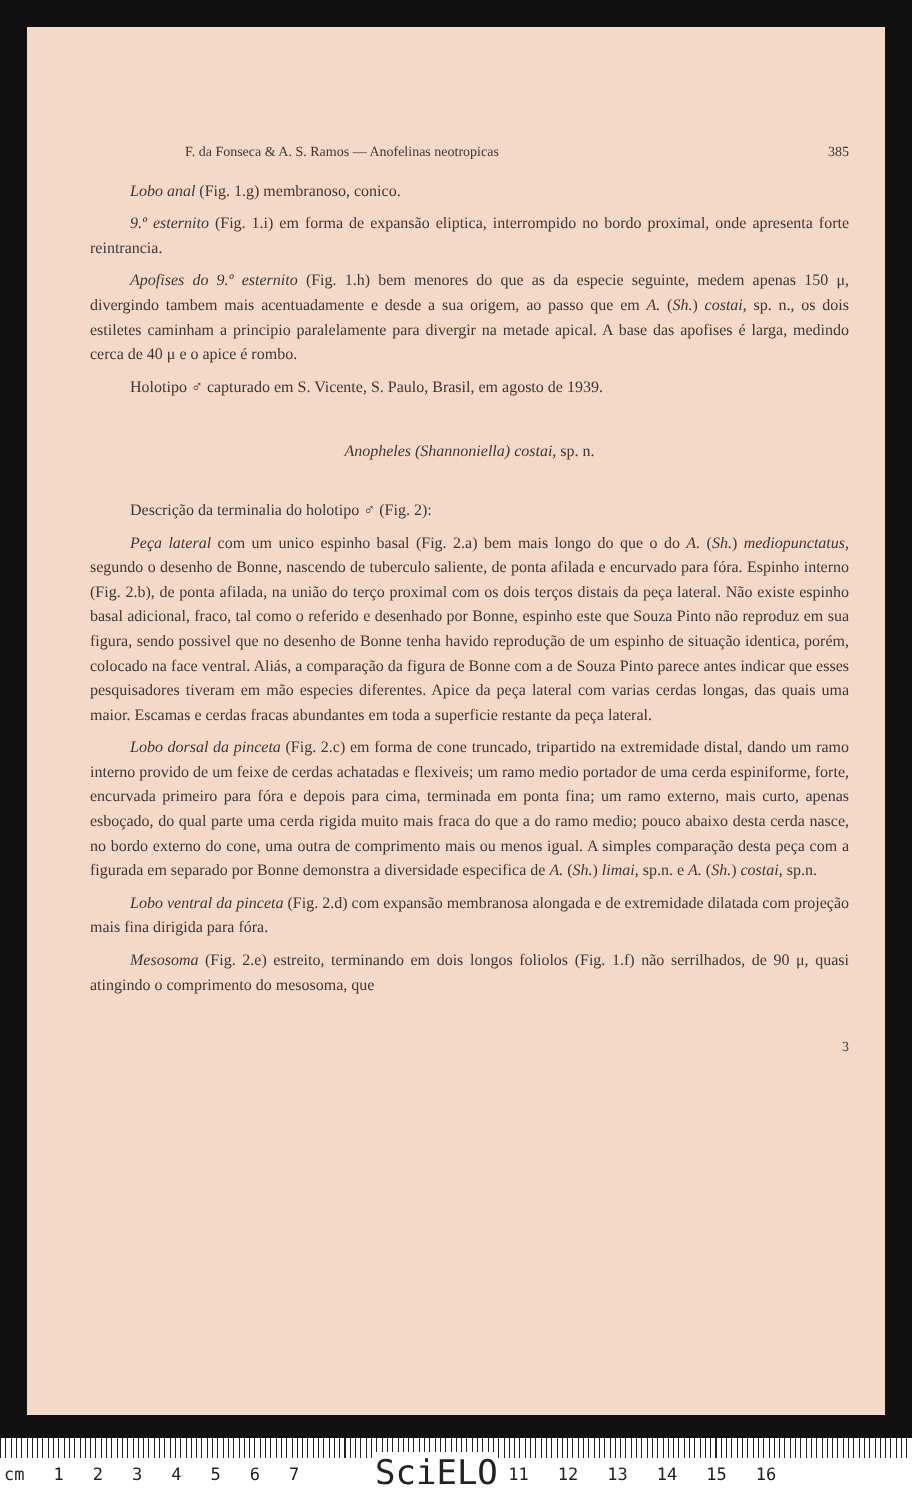F. da Fonseca & A. S. Ramos — Anofelinas neotropicas 385
Lobo anal (Fig. 1.g) membranoso, conico.
9.º esternito (Fig. 1.i) em forma de expansão eliptica, interrompido no bordo proximal, onde apresenta forte reintrancia.
Apofises do 9.º esternito (Fig. 1.h) bem menores do que as da especie seguinte, medem apenas 150 μ, divergindo tambem mais acentuadamente e desde a sua origem, ao passo que em A. (Sh.) costai, sp. n., os dois estiletes caminham a principio paralelamente para divergir na metade apical. A base das apofises é larga, medindo cerca de 40 μ e o apice é rombo.
Holotipo ♂ capturado em S. Vicente, S. Paulo, Brasil, em agosto de 1939.
Anopheles (Shannoniella) costai, sp. n.
Descrição da terminalia do holotipo ♂ (Fig. 2):
Peça lateral com um unico espinho basal (Fig. 2.a) bem mais longo do que o do A. (Sh.) mediopunctatus, segundo o desenho de Bonne, nascendo de tuberculo saliente, de ponta afilada e encurvado para fóra. Espinho interno (Fig. 2.b), de ponta afilada, na união do terço proximal com os dois terços distais da peça lateral. Não existe espinho basal adicional, fraco, tal como o referido e desenhado por Bonne, espinho este que Souza Pinto não reproduz em sua figura, sendo possivel que no desenho de Bonne tenha havido reprodução de um espinho de situação identica, porém, colocado na face ventral. Aliás, a comparação da figura de Bonne com a de Souza Pinto parece antes indicar que esses pesquisadores tiveram em mão especies diferentes. Apice da peça lateral com varias cerdas longas, das quais uma maior. Escamas e cerdas fracas abundantes em toda a superficie restante da peça lateral.
Lobo dorsal da pinceta (Fig. 2.c) em forma de cone truncado, tripartido na extremidade distal, dando um ramo interno provido de um feixe de cerdas achatadas e flexiveis; um ramo medio portador de uma cerda espiniforme, forte, encurvada primeiro para fóra e depois para cima, terminada em ponta fina; um ramo externo, mais curto, apenas esboçado, do qual parte uma cerda rigida muito mais fraca do que a do ramo medio; pouco abaixo desta cerda nasce, no bordo externo do cone, uma outra de comprimento mais ou menos igual. A simples comparação desta peça com a figurada em separado por Bonne demonstra a diversidade especifica de A. (Sh.) limai, sp.n. e A. (Sh.) costai, sp.n.
Lobo ventral da pinceta (Fig. 2.d) com expansão membranosa alongada e de extremidade dilatada com projeção mais fina dirigida para fóra.
Mesosoma (Fig. 2.e) estreito, terminando em dois longos foliolos (Fig. 1.f) não serrilhados, de 90 μ, quasi atingindo o comprimento do mesosoma, que
3
cm 1234567 11 12 13 14 15 16
SciELO